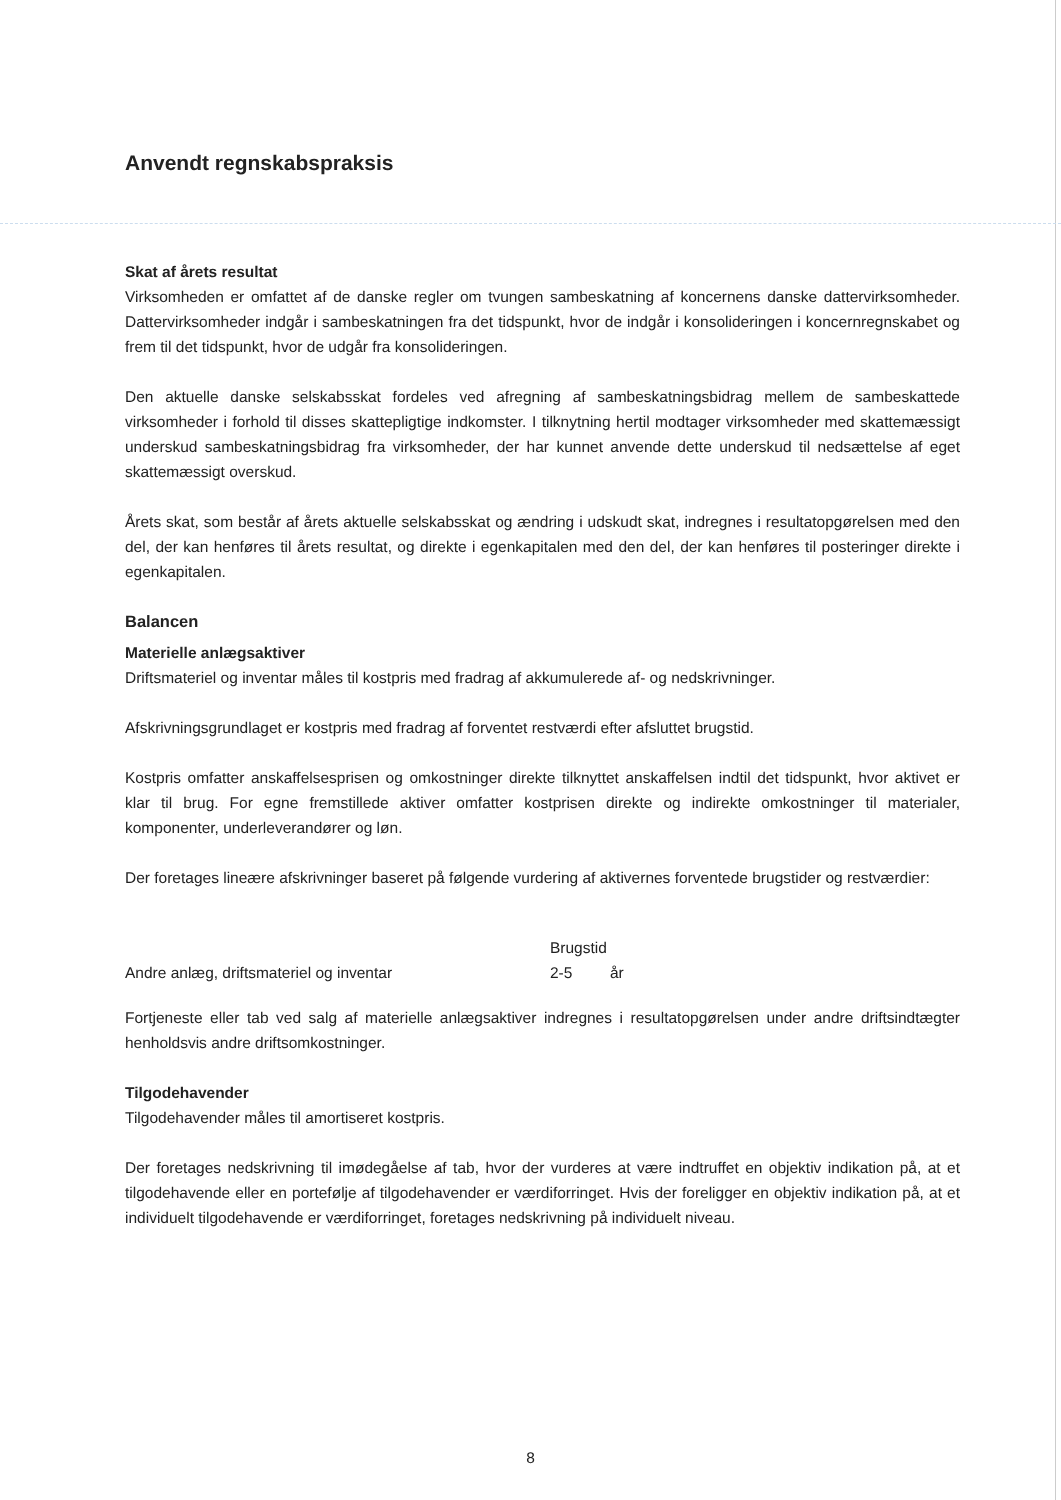Anvendt regnskabspraksis
Skat af årets resultat
Virksomheden er omfattet af de danske regler om tvungen sambeskatning af koncernens danske dattervirksomheder. Dattervirksomheder indgår i sambeskatningen fra det tidspunkt, hvor de indgår i konsolideringen i koncernregnskabet og frem til det tidspunkt, hvor de udgår fra konsolideringen.
Den aktuelle danske selskabsskat fordeles ved afregning af sambeskatningsbidrag mellem de sambeskattede virksomheder i forhold til disses skattepligtige indkomster. I tilknytning hertil modtager virksomheder med skattemæssigt underskud sambeskatningsbidrag fra virksomheder, der har kunnet anvende dette underskud til nedsættelse af eget skattemæssigt overskud.
Årets skat, som består af årets aktuelle selskabsskat og ændring i udskudt skat, indregnes i resultatopgørelsen med den del, der kan henføres til årets resultat, og direkte i egenkapitalen med den del, der kan henføres til posteringer direkte i egenkapitalen.
Balancen
Materielle anlægsaktiver
Driftsmateriel og inventar måles til kostpris med fradrag af akkumulerede af- og nedskrivninger.
Afskrivningsgrundlaget er kostpris med fradrag af forventet restværdi efter afsluttet brugstid.
Kostpris omfatter anskaffelsesprisen og omkostninger direkte tilknyttet anskaffelsen indtil det tidspunkt, hvor aktivet er klar til brug. For egne fremstillede aktiver omfatter kostprisen direkte og indirekte omkostninger til materialer, komponenter, underleverandører og løn.
Der foretages lineære afskrivninger baseret på følgende vurdering af aktivernes forventede brugstider og restværdier:
| | Brugstid | |
| --- | --- | --- |
| Andre anlæg, driftsmateriel og inventar | 2-5 | år |
Fortjeneste eller tab ved salg af materielle anlægsaktiver indregnes i resultatopgørelsen under andre driftsindtægter henholdsvis andre driftsomkostninger.
Tilgodehavender
Tilgodehavender måles til amortiseret kostpris.
Der foretages nedskrivning til imødegåelse af tab, hvor der vurderes at være indtruffet en objektiv indikation på, at et tilgodehavende eller en portefølje af tilgodehavender er værdiforringet. Hvis der foreligger en objektiv indikation på, at et individuelt tilgodehavende er værdiforringet, foretages nedskrivning på individuelt niveau.
8